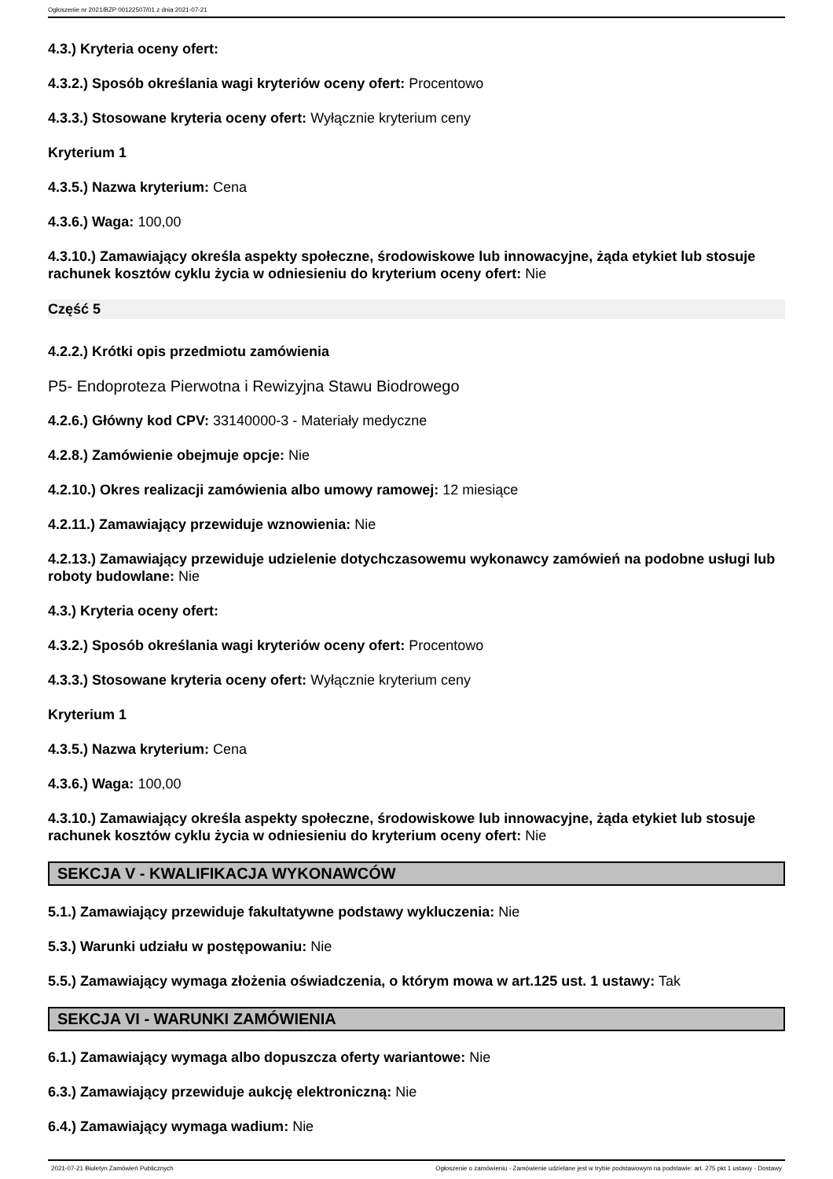Ogłoszenie nr 2021/BZP 00122507/01 z dnia 2021-07-21
4.3.) Kryteria oceny ofert:
4.3.2.) Sposób określania wagi kryteriów oceny ofert: Procentowo
4.3.3.) Stosowane kryteria oceny ofert: Wyłącznie kryterium ceny
Kryterium 1
4.3.5.) Nazwa kryterium: Cena
4.3.6.) Waga: 100,00
4.3.10.) Zamawiający określa aspekty społeczne, środowiskowe lub innowacyjne, żąda etykiet lub stosuje rachunek kosztów cyklu życia w odniesieniu do kryterium oceny ofert: Nie
Część 5
4.2.2.) Krótki opis przedmiotu zamówienia
P5- Endoproteza Pierwotna i Rewizyjna Stawu Biodrowego
4.2.6.) Główny kod CPV: 33140000-3 - Materiały medyczne
4.2.8.) Zamówienie obejmuje opcje: Nie
4.2.10.) Okres realizacji zamówienia albo umowy ramowej: 12 miesiące
4.2.11.) Zamawiający przewiduje wznowienia: Nie
4.2.13.) Zamawiający przewiduje udzielenie dotychczasowemu wykonawcy zamówień na podobne usługi lub roboty budowlane: Nie
4.3.) Kryteria oceny ofert:
4.3.2.) Sposób określania wagi kryteriów oceny ofert: Procentowo
4.3.3.) Stosowane kryteria oceny ofert: Wyłącznie kryterium ceny
Kryterium 1
4.3.5.) Nazwa kryterium: Cena
4.3.6.) Waga: 100,00
4.3.10.) Zamawiający określa aspekty społeczne, środowiskowe lub innowacyjne, żąda etykiet lub stosuje rachunek kosztów cyklu życia w odniesieniu do kryterium oceny ofert: Nie
SEKCJA V - KWALIFIKACJA WYKONAWCÓW
5.1.) Zamawiający przewiduje fakultatywne podstawy wykluczenia: Nie
5.3.) Warunki udziału w postępowaniu: Nie
5.5.) Zamawiający wymaga złożenia oświadczenia, o którym mowa w art.125 ust. 1 ustawy: Tak
SEKCJA VI - WARUNKI ZAMÓWIENIA
6.1.) Zamawiający wymaga albo dopuszcza oferty wariantowe: Nie
6.3.) Zamawiający przewiduje aukcję elektroniczną: Nie
6.4.) Zamawiający wymaga wadium: Nie
2021-07-21 Biuletyn Zamówień Publicznych Ogłoszenie o zamówieniu - Zamówienie udzielane jest w trybie podstawowym na podstawie: art. 275 pkt 1 ustawy - Dostawy